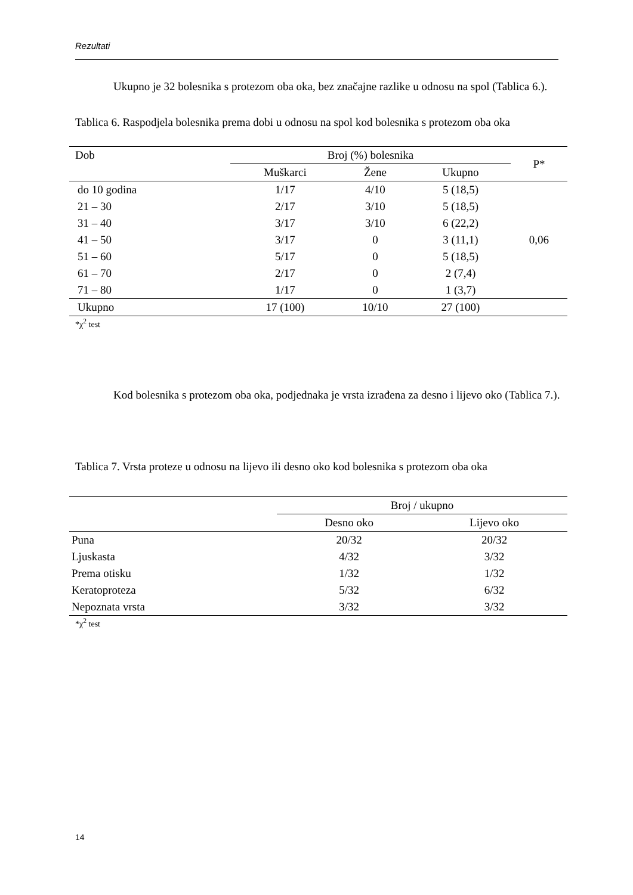Rezultati
Ukupno je 32 bolesnika s protezom oba oka, bez značajne razlike u odnosu na spol (Tablica 6.).
Tablica 6. Raspodjela bolesnika prema dobi u odnosu na spol kod bolesnika s protezom oba oka
| Dob | Broj (%) bolesnika | | | P* |
| --- | --- | --- | --- | --- |
| | Muškarci | Žene | Ukupno | |
| do 10 godina | 1/17 | 4/10 | 5 (18,5) | |
| 21 – 30 | 2/17 | 3/10 | 5 (18,5) | |
| 31 – 40 | 3/17 | 3/10 | 6 (22,2) | |
| 41 – 50 | 3/17 | 0 | 3 (11,1) | 0,06 |
| 51 – 60 | 5/17 | 0 | 5 (18,5) | |
| 61 – 70 | 2/17 | 0 | 2 (7,4) | |
| 71 – 80 | 1/17 | 0 | 1 (3,7) | |
| Ukupno | 17 (100) | 10/10 | 27 (100) | |
*χ<sup>2</sup> test
Kod bolesnika s protezom oba oka, podjednaka je vrsta izrađena za desno i lijevo oko (Tablica 7.).
Tablica 7. Vrsta proteze u odnosu na lijevo ili desno oko kod bolesnika s protezom oba oka
| | Broj / ukupno | |
| --- | --- | --- |
| | Desno oko | Lijevo oko |
| Puna | 20/32 | 20/32 |
| Ljuskasta | 4/32 | 3/32 |
| Prema otisku | 1/32 | 1/32 |
| Keratoproteza | 5/32 | 6/32 |
| Nepoznata vrsta | 3/32 | 3/32 |
*χ<sup>2</sup> test
14